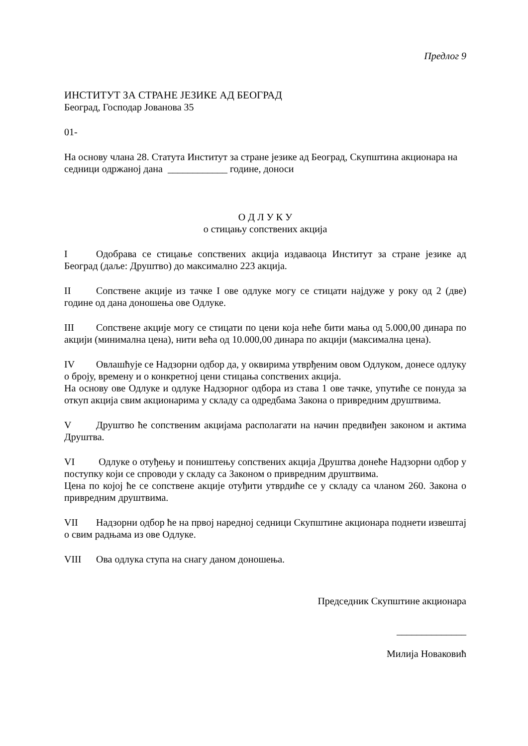Предлог 9
ИНСТИТУТ ЗА СТРАНЕ ЈЕЗИКЕ АД БЕОГРАД
Београд, Господар Јованова 35
01-
На основу члана 28. Статута Институт за стране језике ад Београд, Скупштина акционара на седници одржаној дана ____________ године, доноси
О Д Л У К У
о стицању сопствених акција
I Одобрава се стицање сопствених акција издаваоца Институт за стране језике ад Београд (даље: Друштво) до максимално 223 акција.
II Сопствене акције из тачке I ове одлуке могу се стицати најдуже у року од 2 (две) године од дана доношења ове Одлуке.
III Сопствене акције могу се стицати по цени која неће бити мања од 5.000,00 динара по акцији (минимална цена), нити већа од 10.000,00 динара по акцији (максимална цена).
IV Овлашћује се Надзорни одбор да, у оквирима утврђеним овом Одлуком, донесе одлуку о броју, времену и о конкретној цени стицања сопствених акција.
На основу ове Одлуке и одлуке Надзорног одбора из става 1 ове тачке, упутиће се понуда за откуп акција свим акционарима у складу са одредбама Закона о привредним друштвима.
V Друштво ће сопственим акцијама располагати на начин предвиђен законом и актима Друштва.
VI Одлуке о отуђењу и поништењу сопствених акција Друштва донеће Надзорни одбор у поступку који се спроводи у складу са Законом о привредним друштвима.
Цена по којој ће се сопствене акције отуђити утврдиће се у складу са чланом 260. Закона о привредним друштвима.
VII Надзорни одбор ће на првој наредној седници Скупштине акционара поднети извештај о свим радњама из ове Одлуке.
VIII Ова одлука ступа на снагу даном доношења.
Председник Скупштине акционара
______________
Милија Новаковић